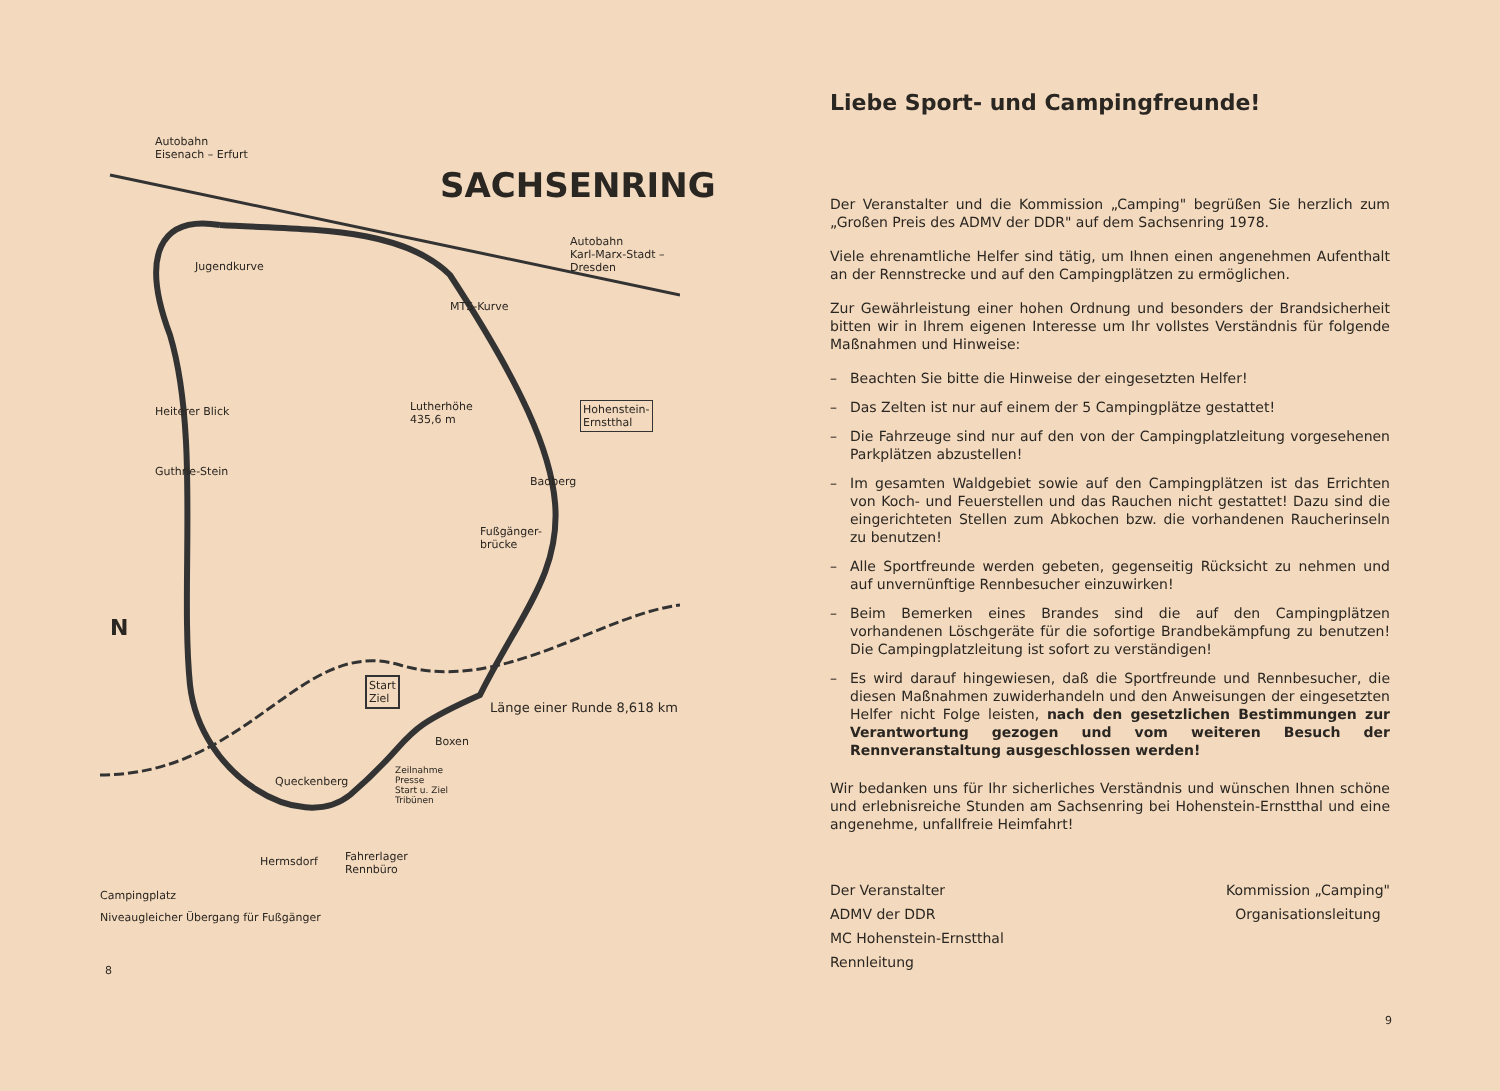Autobahn
Eisenach – Erfurt
SACHSENRING
Autobahn
Karl-Marx-Stadt –
Dresden
Jugendkurve
MTS-Kurve
Lutherhöhe
435,6 m
Hohenstein-
Ernstthal
Heiterer Blick
Guthrie-Stein
Badberg
Fußgänger-
brücke
N
Start
Ziel
Länge einer Runde 8,618 km
Boxen
Queckenberg
Zeilnahme
Presse
Start u. Ziel
Tribünen
Hermsdorf
Fahrerlager
Rennbüro
Campingplatz
Niveaugleicher Übergang für Fußgänger
8
Liebe Sport- und Campingfreunde!
Der Veranstalter und die Kommission „Camping" begrüßen Sie herzlich zum „Großen Preis des ADMV der DDR" auf dem Sachsenring 1978.
Viele ehrenamtliche Helfer sind tätig, um Ihnen einen angenehmen Aufenthalt an der Rennstrecke und auf den Campingplätzen zu ermöglichen.
Zur Gewährleistung einer hohen Ordnung und besonders der Brandsicherheit bitten wir in Ihrem eigenen Interesse um Ihr vollstes Verständnis für folgende Maßnahmen und Hinweise:
– Beachten Sie bitte die Hinweise der eingesetzten Helfer!
– Das Zelten ist nur auf einem der 5 Campingplätze gestattet!
– Die Fahrzeuge sind nur auf den von der Campingplatzleitung vorgesehenen Parkplätzen abzustellen!
– Im gesamten Waldgebiet sowie auf den Campingplätzen ist das Errichten von Koch- und Feuerstellen und das Rauchen nicht gestattet! Dazu sind die eingerichteten Stellen zum Abkochen bzw. die vorhandenen Raucherinseln zu benutzen!
– Alle Sportfreunde werden gebeten, gegenseitig Rücksicht zu nehmen und auf unvernünftige Rennbesucher einzuwirken!
– Beim Bemerken eines Brandes sind die auf den Campingplätzen vorhandenen Löschgeräte für die sofortige Brandbekämpfung zu benutzen! Die Campingplatzleitung ist sofort zu verständigen!
– Es wird darauf hingewiesen, daß die Sportfreunde und Rennbesucher, die diesen Maßnahmen zuwiderhandeln und den Anweisungen der eingesetzten Helfer nicht Folge leisten, nach den gesetzlichen Bestimmungen zur Verantwortung gezogen und vom weiteren Besuch der Rennveranstaltung ausgeschlossen werden!
Wir bedanken uns für Ihr sicherliches Verständnis und wünschen Ihnen schöne und erlebnisreiche Stunden am Sachsenring bei Hohenstein-Ernstthal und eine angenehme, unfallfreie Heimfahrt!
Der Veranstalter
ADMV der DDR
MC Hohenstein-Ernstthal
Rennleitung
Kommission „Camping"
Organisationsleitung
9